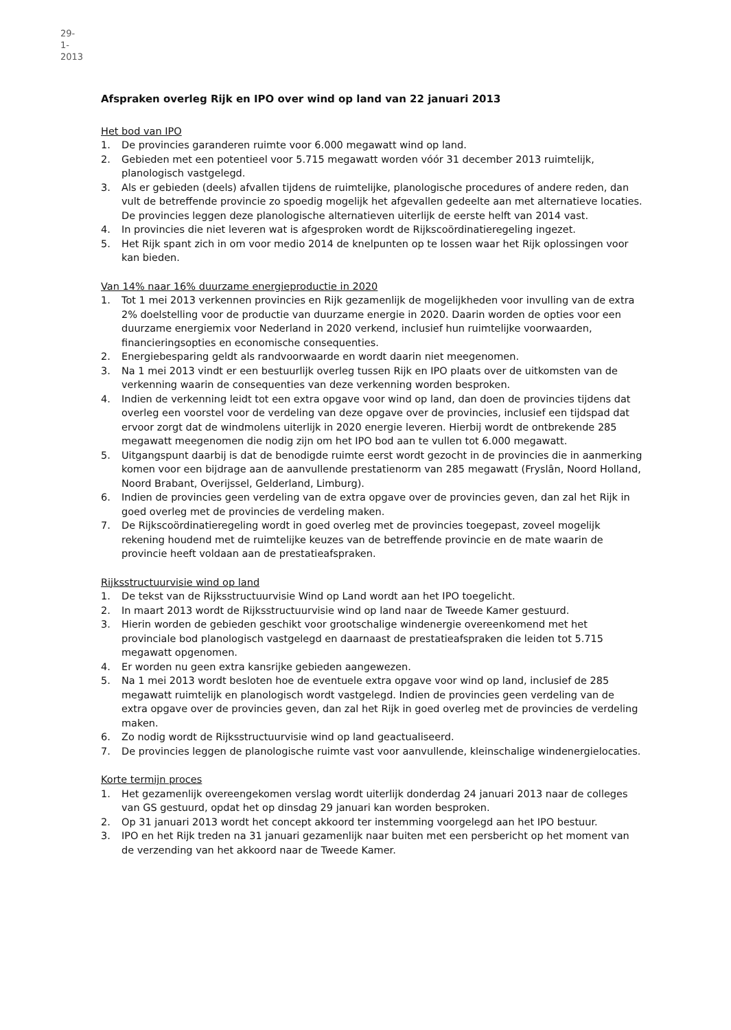29-1-2013
Afspraken overleg Rijk en IPO over wind op land van 22 januari 2013
Het bod van IPO
1. De provincies garanderen ruimte voor 6.000 megawatt wind op land.
2. Gebieden met een potentieel voor 5.715 megawatt worden vóór 31 december 2013 ruimtelijk, planologisch vastgelegd.
3. Als er gebieden (deels) afvallen tijdens de ruimtelijke, planologische procedures of andere reden, dan vult de betreffende provincie zo spoedig mogelijk het afgevallen gedeelte aan met alternatieve locaties. De provincies leggen deze planologische alternatieven uiterlijk de eerste helft van 2014 vast.
4. In provincies die niet leveren wat is afgesproken wordt de Rijkscoördinatieregeling ingezet.
5. Het Rijk spant zich in om voor medio 2014 de knelpunten op te lossen waar het Rijk oplossingen voor kan bieden.
Van 14% naar 16% duurzame energieproductie in 2020
1. Tot 1 mei 2013 verkennen provincies en Rijk gezamenlijk de mogelijkheden voor invulling van de extra 2% doelstelling voor de productie van duurzame energie in 2020. Daarin worden de opties voor een duurzame energiemix voor Nederland in 2020 verkend, inclusief hun ruimtelijke voorwaarden, financieringsopties en economische consequenties.
2. Energiebesparing geldt als randvoorwaarde en wordt daarin niet meegenomen.
3. Na 1 mei 2013 vindt er een bestuurlijk overleg tussen Rijk en IPO plaats over de uitkomsten van de verkenning waarin de consequenties van deze verkenning worden besproken.
4. Indien de verkenning leidt tot een extra opgave voor wind op land, dan doen de provincies tijdens dat overleg een voorstel voor de verdeling van deze opgave over de provincies, inclusief een tijdspad dat ervoor zorgt dat de windmolens uiterlijk in 2020 energie leveren. Hierbij wordt de ontbrekende 285 megawatt meegenomen die nodig zijn om het IPO bod aan te vullen tot 6.000 megawatt.
5. Uitgangspunt daarbij is dat de benodigde ruimte eerst wordt gezocht in de provincies die in aanmerking komen voor een bijdrage aan de aanvullende prestatienorm van 285 megawatt (Fryslân, Noord Holland, Noord Brabant, Overijssel, Gelderland, Limburg).
6. Indien de provincies geen verdeling van de extra opgave over de provincies geven, dan zal het Rijk in goed overleg met de provincies de verdeling maken.
7. De Rijkscoördinatieregeling wordt in goed overleg met de provincies toegepast, zoveel mogelijk rekening houdend met de ruimtelijke keuzes van de betreffende provincie en de mate waarin de provincie heeft voldaan aan de prestatieafspraken.
Rijksstructuurvisie wind op land
1. De tekst van de Rijksstructuurvisie Wind op Land wordt aan het IPO toegelicht.
2. In maart 2013 wordt de Rijksstructuurvisie wind op land naar de Tweede Kamer gestuurd.
3. Hierin worden de gebieden geschikt voor grootschalige windenergie overeenkomend met het provinciale bod planologisch vastgelegd en daarnaast de prestatieafspraken die leiden tot 5.715 megawatt opgenomen.
4. Er worden nu geen extra kansrijke gebieden aangewezen.
5. Na 1 mei 2013 wordt besloten hoe de eventuele extra opgave voor wind op land, inclusief de 285 megawatt ruimtelijk en planologisch wordt vastgelegd. Indien de provincies geen verdeling van de extra opgave over de provincies geven, dan zal het Rijk in goed overleg met de provincies de verdeling maken.
6. Zo nodig wordt de Rijksstructuurvisie wind op land geactualiseerd.
7. De provincies leggen de planologische ruimte vast voor aanvullende, kleinschalige windenergielocaties.
Korte termijn proces
1. Het gezamenlijk overeengekomen verslag wordt uiterlijk donderdag 24 januari 2013 naar de colleges van GS gestuurd, opdat het op dinsdag 29 januari kan worden besproken.
2. Op 31 januari 2013 wordt het concept akkoord ter instemming voorgelegd aan het IPO bestuur.
3. IPO en het Rijk treden na 31 januari gezamenlijk naar buiten met een persbericht op het moment van de verzending van het akkoord naar de Tweede Kamer.